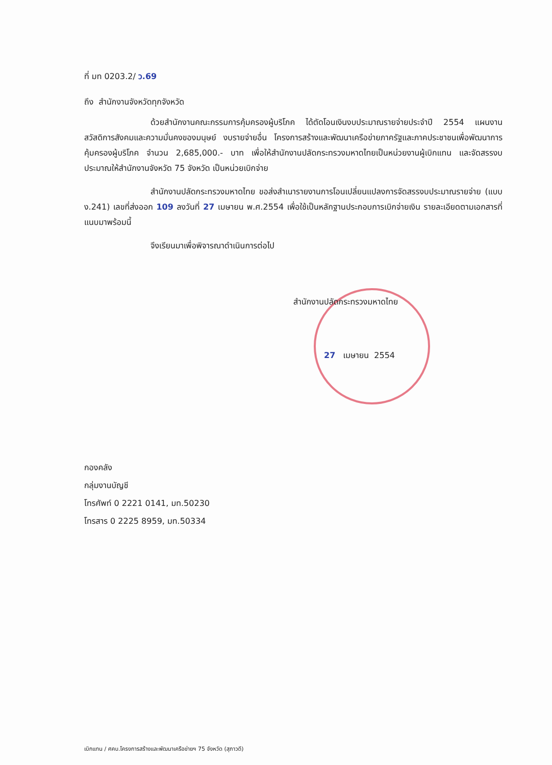ที่ มท 0203.2/ ว.69
ถึง สำนักงานจังหวัดทุกจังหวัด
ด้วยสำนักงานคณะกรรมการคุ้มครองผู้บริโภค ได้ตัดโอนเงินงบประมาณรายจ่ายประจำปี 2554 แผนงานสวัสดิการสังคมและความมั่นคงของมนุษย์ งบรายจ่ายอื่น โครงการสร้างและพัฒนาเครือข่ายภาครัฐและภาคประชาชนเพื่อพัฒนาการคุ้มครองผู้บริโภค จำนวน 2,685,000.- บาท เพื่อให้สำนักงานปลัดกระทรวงมหาดไทยเป็นหน่วยงานผู้เบิกแทน และจัดสรรงบประมาณให้สำนักงานจังหวัด 75 จังหวัด เป็นหน่วยเบิกจ่าย
สำนักงานปลัดกระทรวงมหาดไทย ขอส่งสำเนารายงานการโอนเปลี่ยนแปลงการจัดสรรงบประมาณรายจ่าย (แบบ ง.241) เลขที่ส่งออก 109 ลงวันที่ 27 เมษายน พ.ศ.2554 เพื่อใช้เป็นหลักฐานประกอบการเบิกจ่ายเงิน รายละเอียดตามเอกสารที่แนบมาพร้อมนี้
จึงเรียนมาเพื่อพิจารณาดำเนินการต่อไป
สำนักงานปลัดกระทรวงมหาดไทย
27 เมษายน 2554
กองคลัง
กลุ่มงานบัญชี
โทรศัพท์ 0 2221 0141, มท.50230
โทรสาร 0 2225 8959, มท.50334
เบิกแทน / ศคบ.โครงการสร้างและพัฒนาเครือข่ายฯ 75 จังหวัด (สุภาวดี)